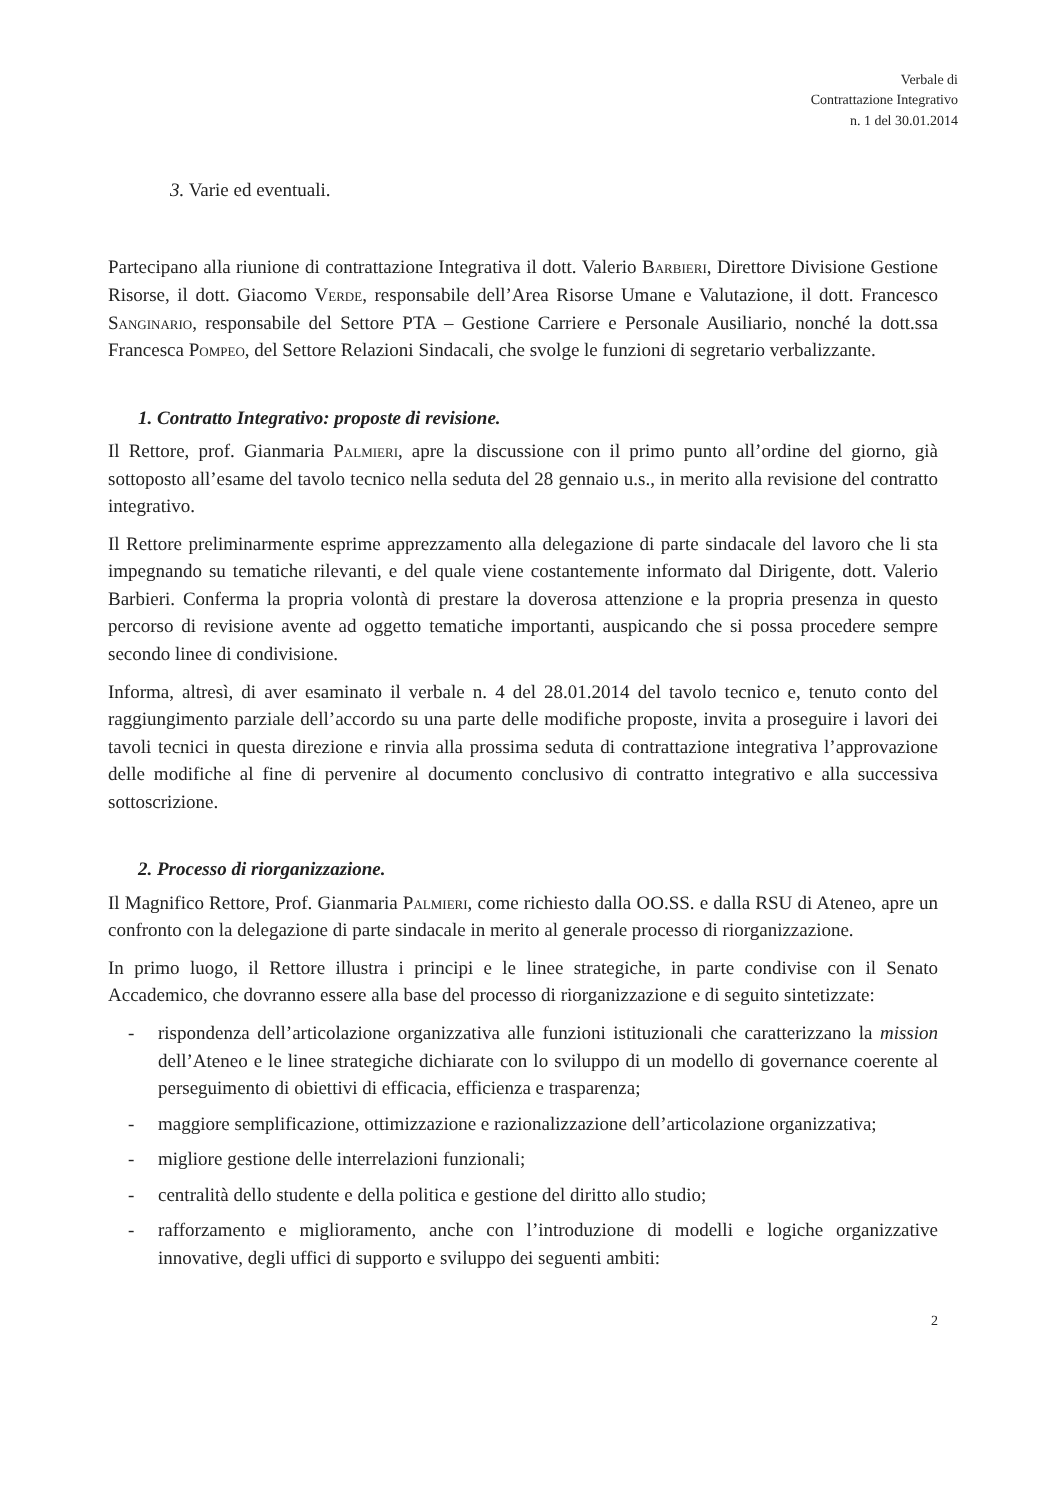Verbale di
Contrattazione Integrativo
n. 1 del 30.01.2014
3. Varie ed eventuali.
Partecipano alla riunione di contrattazione Integrativa il dott. Valerio Barbieri, Direttore Divisione Gestione Risorse, il dott. Giacomo Verde, responsabile dell’Area Risorse Umane e Valutazione, il dott. Francesco Sanginario, responsabile del Settore PTA – Gestione Carriere e Personale Ausiliario, nonché la dott.ssa Francesca Pompeo, del Settore Relazioni Sindacali, che svolge le funzioni di segretario verbalizzante.
1. Contratto Integrativo: proposte di revisione.
Il Rettore, prof. Gianmaria Palmieri, apre la discussione con il primo punto all’ordine del giorno, già sottoposto all’esame del tavolo tecnico nella seduta del 28 gennaio u.s., in merito alla revisione del contratto integrativo.
Il Rettore preliminarmente esprime apprezzamento alla delegazione di parte sindacale del lavoro che li sta impegnando su tematiche rilevanti, e del quale viene costantemente informato dal Dirigente, dott. Valerio Barbieri. Conferma la propria volontà di prestare la doverosa attenzione e la propria presenza in questo percorso di revisione avente ad oggetto tematiche importanti, auspicando che si possa procedere sempre secondo linee di condivisione.
Informa, altresì, di aver esaminato il verbale n. 4 del 28.01.2014 del tavolo tecnico e, tenuto conto del raggiungimento parziale dell’accordo su una parte delle modifiche proposte, invita a proseguire i lavori dei tavoli tecnici in questa direzione e rinvia alla prossima seduta di contrattazione integrativa l’approvazione delle modifiche al fine di pervenire al documento conclusivo di contratto integrativo e alla successiva sottoscrizione.
2. Processo di riorganizzazione.
Il Magnifico Rettore, Prof. Gianmaria Palmieri, come richiesto dalla OO.SS. e dalla RSU di Ateneo, apre un confronto con la delegazione di parte sindacale in merito al generale processo di riorganizzazione.
In primo luogo, il Rettore illustra i principi e le linee strategiche, in parte condivise con il Senato Accademico, che dovranno essere alla base del processo di riorganizzazione e di seguito sintetizzate:
- rispondenza dell’articolazione organizzativa alle funzioni istituzionali che caratterizzano la mission dell’Ateneo e le linee strategiche dichiarate con lo sviluppo di un modello di governance coerente al perseguimento di obiettivi di efficacia, efficienza e trasparenza;
- maggiore semplificazione, ottimizzazione e razionalizzazione dell’articolazione organizzativa;
- migliore gestione delle interrelazioni funzionali;
- centralità dello studente e della politica e gestione del diritto allo studio;
- rafforzamento e miglioramento, anche con l’introduzione di modelli e logiche organizzative innovative, degli uffici di supporto e sviluppo dei seguenti ambiti:
2